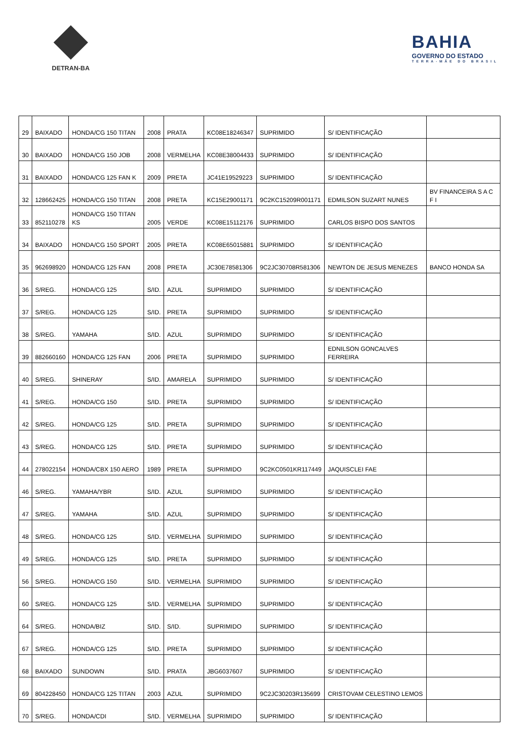DETRAN-BA
BAHIA
GOVERNO DO ESTADO
TERRA-MÃE DO BRASIL
| 29 | BAIXADO | HONDA/CG 150 TITAN | 2008 | PRATA | KC08E18246347 | SUPRIMIDO | S/ IDENTIFICAÇÃO | |
| 30 | BAIXADO | HONDA/CG 150 JOB | 2008 | VERMELHA | KC08E38004433 | SUPRIMIDO | S/ IDENTIFICAÇÃO | |
| 31 | BAIXADO | HONDA/CG 125 FAN K | 2009 | PRETA | JC41E19529223 | SUPRIMIDO | S/ IDENTIFICAÇÃO | |
| 32 | 128662425 | HONDA/CG 150 TITAN | 2008 | PRETA | KC15E29001171 | 9C2KC15209R001171 | EDMILSON SUZART NUNES | BV FINANCEIRA S A C F I |
| 33 | 852110278 | HONDA/CG 150 TITAN KS | 2005 | VERDE | KC08E15112176 | SUPRIMIDO | CARLOS BISPO DOS SANTOS | |
| 34 | BAIXADO | HONDA/CG 150 SPORT | 2005 | PRETA | KC08E65015881 | SUPRIMIDO | S/ IDENTIFICAÇÃO | |
| 35 | 962698920 | HONDA/CG 125 FAN | 2008 | PRETA | JC30E78581306 | 9C2JC30708R581306 | NEWTON DE JESUS MENEZES | BANCO HONDA SA |
| 36 | S/REG. | HONDA/CG 125 | S/ID. | AZUL | SUPRIMIDO | SUPRIMIDO | S/ IDENTIFICAÇÃO | |
| 37 | S/REG. | HONDA/CG 125 | S/ID. | PRETA | SUPRIMIDO | SUPRIMIDO | S/ IDENTIFICAÇÃO | |
| 38 | S/REG. | YAMAHA | S/ID. | AZUL | SUPRIMIDO | SUPRIMIDO | S/ IDENTIFICAÇÃO | |
| 39 | 882660160 | HONDA/CG 125 FAN | 2006 | PRETA | SUPRIMIDO | SUPRIMIDO | EDNILSON GONCALVES FERREIRA | |
| 40 | S/REG. | SHINERAY | S/ID. | AMARELA | SUPRIMIDO | SUPRIMIDO | S/ IDENTIFICAÇÃO | |
| 41 | S/REG. | HONDA/CG 150 | S/ID. | PRETA | SUPRIMIDO | SUPRIMIDO | S/ IDENTIFICAÇÃO | |
| 42 | S/REG. | HONDA/CG 125 | S/ID. | PRETA | SUPRIMIDO | SUPRIMIDO | S/ IDENTIFICAÇÃO | |
| 43 | S/REG. | HONDA/CG 125 | S/ID. | PRETA | SUPRIMIDO | SUPRIMIDO | S/ IDENTIFICAÇÃO | |
| 44 | 278022154 | HONDA/CBX 150 AERO | 1989 | PRETA | SUPRIMIDO | 9C2KC0501KR117449 | JAQUISCLEI FAE | |
| 46 | S/REG. | YAMAHA/YBR | S/ID. | AZUL | SUPRIMIDO | SUPRIMIDO | S/ IDENTIFICAÇÃO | |
| 47 | S/REG. | YAMAHA | S/ID. | AZUL | SUPRIMIDO | SUPRIMIDO | S/ IDENTIFICAÇÃO | |
| 48 | S/REG. | HONDA/CG 125 | S/ID. | VERMELHA | SUPRIMIDO | SUPRIMIDO | S/ IDENTIFICAÇÃO | |
| 49 | S/REG. | HONDA/CG 125 | S/ID. | PRETA | SUPRIMIDO | SUPRIMIDO | S/ IDENTIFICAÇÃO | |
| 56 | S/REG. | HONDA/CG 150 | S/ID. | VERMELHA | SUPRIMIDO | SUPRIMIDO | S/ IDENTIFICAÇÃO | |
| 60 | S/REG. | HONDA/CG 125 | S/ID. | VERMELHA | SUPRIMIDO | SUPRIMIDO | S/ IDENTIFICAÇÃO | |
| 64 | S/REG. | HONDA/BIZ | S/ID. | S/ID. | SUPRIMIDO | SUPRIMIDO | S/ IDENTIFICAÇÃO | |
| 67 | S/REG. | HONDA/CG 125 | S/ID. | PRETA | SUPRIMIDO | SUPRIMIDO | S/ IDENTIFICAÇÃO | |
| 68 | BAIXADO | SUNDOWN | S/ID. | PRATA | JBG6037607 | SUPRIMIDO | S/ IDENTIFICAÇÃO | |
| 69 | 804228450 | HONDA/CG 125 TITAN | 2003 | AZUL | SUPRIMIDO | 9C2JC30203R135699 | CRISTOVAM CELESTINO LEMOS | |
| 70 | S/REG. | HONDA/CDI | S/ID. | VERMELHA | SUPRIMIDO | SUPRIMIDO | S/ IDENTIFICAÇÃO | |